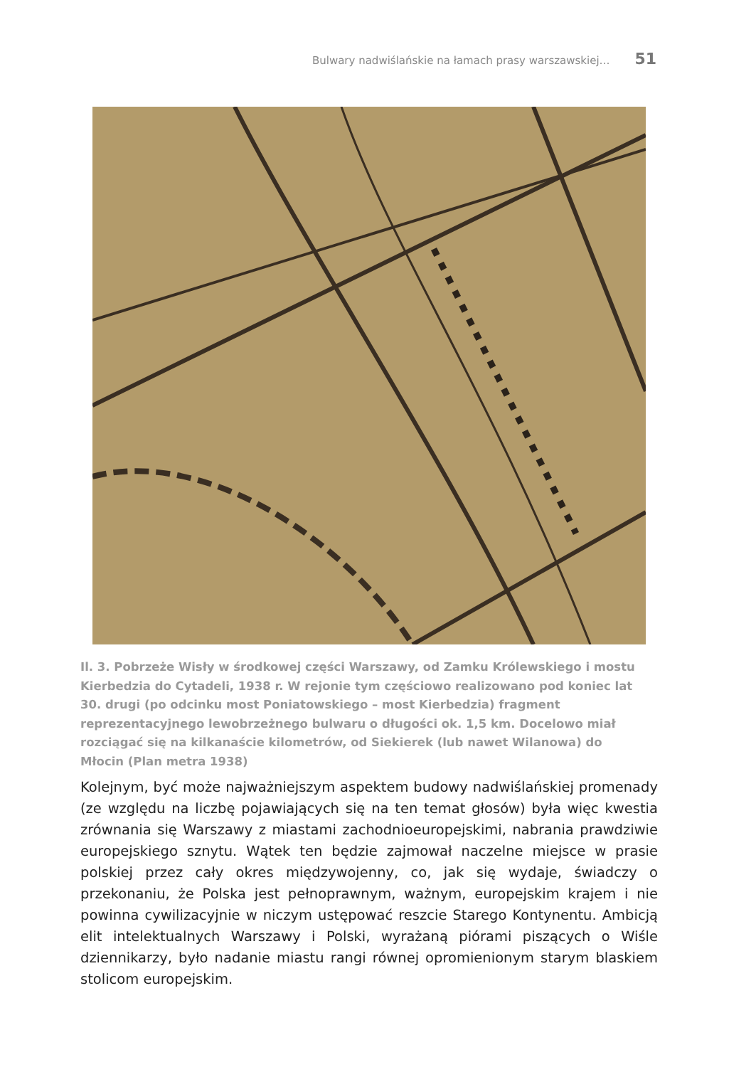Bulwary nadwiślańskie na łamach prasy warszawskiej… 51
Il. 3. Pobrzeże Wisły w środkowej części Warszawy, od Zamku Królewskiego i mostu Kierbedzia do Cytadeli, 1938 r. W rejonie tym częściowo realizowano pod koniec lat 30. drugi (po odcinku most Poniatowskiego – most Kierbedzia) fragment reprezentacyjnego lewobrzeżnego bulwaru o długości ok. 1,5 km. Docelowo miał rozciągać się na kilkanaście kilometrów, od Siekierek (lub nawet Wilanowa) do Młocin (Plan metra 1938)
Kolejnym, być może najważniejszym aspektem budowy nadwiślańskiej promenady (ze względu na liczbę pojawiających się na ten temat głosów) była więc kwestia zrównania się Warszawy z miastami zachodnioeuropejskimi, nabrania prawdziwie europejskiego sznytu. Wątek ten będzie zajmował naczelne miejsce w prasie polskiej przez cały okres międzywojenny, co, jak się wydaje, świadczy o przekonaniu, że Polska jest pełnoprawnym, ważnym, europejskim krajem i nie powinna cywilizacyjnie w niczym ustępować reszcie Starego Kontynentu. Ambicją elit intelektualnych Warszawy i Polski, wyrażaną piórami piszących o Wiśle dziennikarzy, było nadanie miastu rangi równej opromienionym starym blaskiem stolicom europejskim.